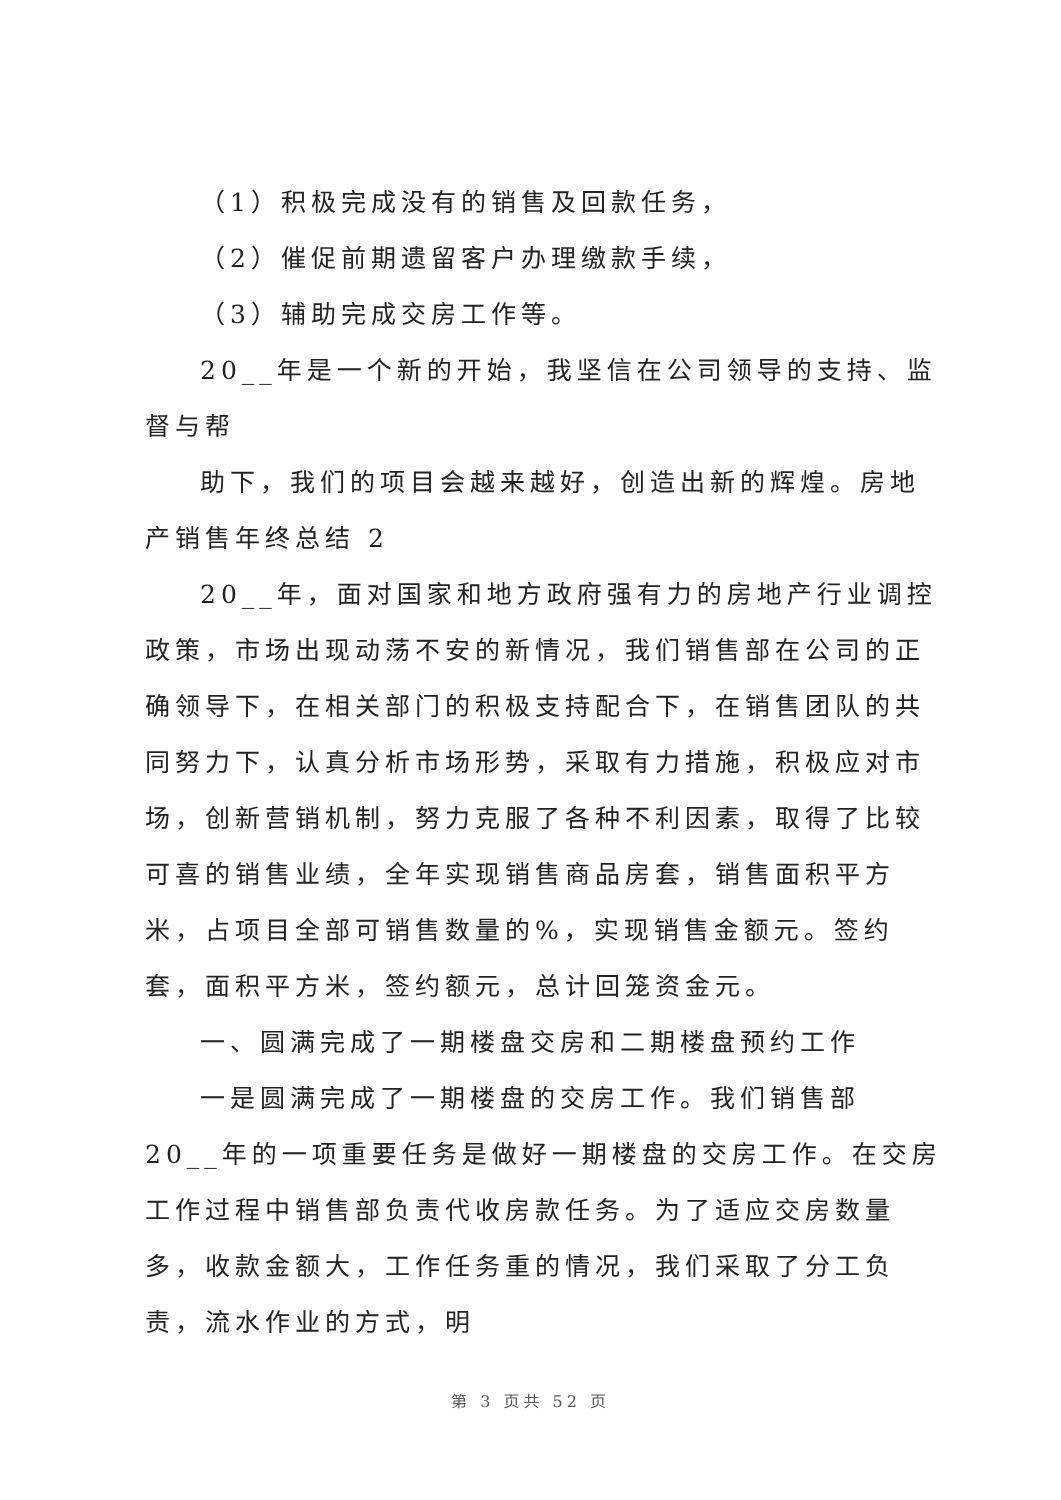（1）积极完成没有的销售及回款任务，
（2）催促前期遗留客户办理缴款手续，
（3）辅助完成交房工作等。
20__年是一个新的开始，我坚信在公司领导的支持、监督与帮
助下，我们的项目会越来越好，创造出新的辉煌。房地产销售年终总结 2
20__年，面对国家和地方政府强有力的房地产行业调控政策，市场出现动荡不安的新情况，我们销售部在公司的正确领导下，在相关部门的积极支持配合下，在销售团队的共同努力下，认真分析市场形势，采取有力措施，积极应对市场，创新营销机制，努力克服了各种不利因素，取得了比较可喜的销售业绩，全年实现销售商品房套，销售面积平方米，占项目全部可销售数量的%，实现销售金额元。签约套，面积平方米，签约额元，总计回笼资金元。
一、圆满完成了一期楼盘交房和二期楼盘预约工作
一是圆满完成了一期楼盘的交房工作。我们销售部 20__年的一项重要任务是做好一期楼盘的交房工作。在交房工作过程中销售部负责代收房款任务。为了适应交房数量多，收款金额大，工作任务重的情况，我们采取了分工负责，流水作业的方式，明
第 3 页共 52 页